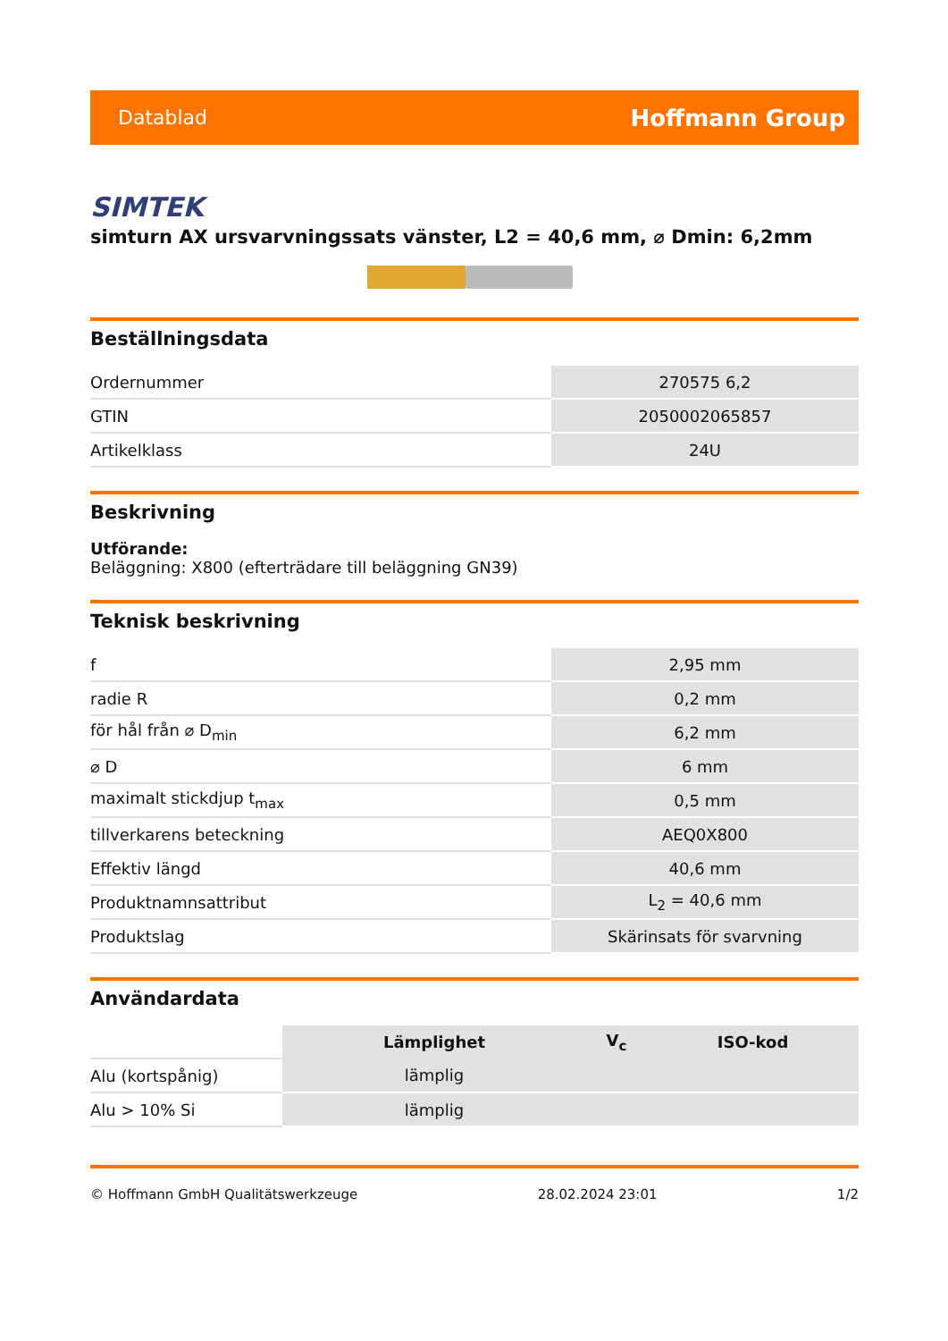Datablad Hoffmann Group
SIMTEK
simturn AX ursvarvningssats vänster, L2 = 40,6 mm, ⌀ Dmin: 6,2mm
Beställningsdata
| Ordernummer | 270575 6,2 |
| GTIN | 2050002065857 |
| Artikelklass | 24U |
Beskrivning
Utförande:
Beläggning: X800 (efterträdare till beläggning GN39)
Teknisk beskrivning
| f | 2,95 mm |
| radie R | 0,2 mm |
| för hål från ⌀ D<sub>min</sub> | 6,2 mm |
| ⌀ D | 6 mm |
| maximalt stickdjup t<sub>max</sub> | 0,5 mm |
| tillverkarens beteckning | AEQ0X800 |
| Effektiv längd | 40,6 mm |
| Produktnamnsattribut | L<sub>2</sub> = 40,6 mm |
| Produktslag | Skärinsats för svarvning |
Användardata
| | Lämplighet | V<sub>c</sub> | ISO-kod |
| Alu (kortspånig) | lämplig | | |
| Alu > 10% Si | lämplig | | |
© Hoffmann GmbH Qualitätswerkzeuge 28.02.2024 23:01 1/2